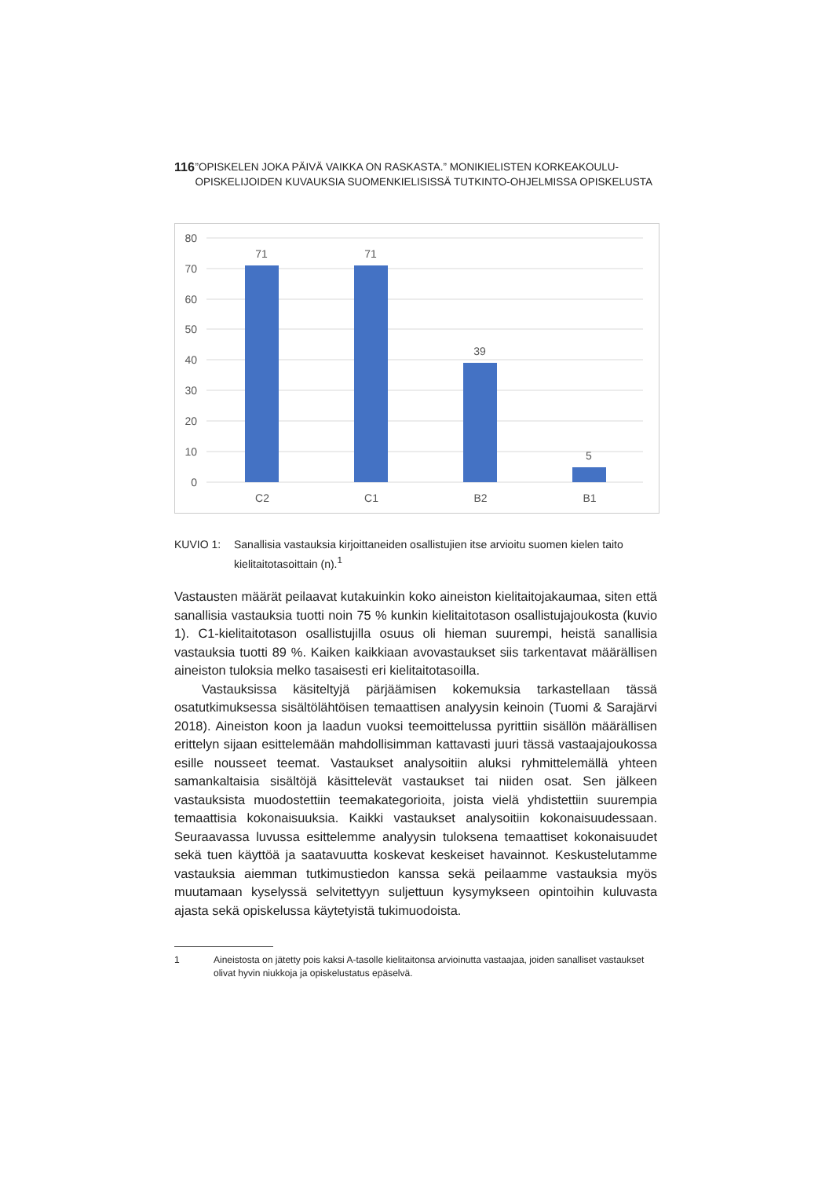116
”OPISKELEN JOKA PÄIVÄ VAIKKA ON RASKASTA.” MONIKIELISTEN KORKEAKOULU-OPISKELIJOIDEN KUVAUKSIA SUOMENKIELISISSÄ TUTKINTO-OHJELMISSA OPISKELUSTA
80
70
60
50
40
30
20
10
0
71
71
39
5
C2
C1
B2
B1
KUVIO 1: Sanallisia vastauksia kirjoittaneiden osallistujien itse arvioitu suomen kielen taito kielitaitotasoittain (n).<sup>1</sup>
Vastausten määrät peilaavat kutakuinkin koko aineiston kielitaitojakaumaa, siten että sanallisia vastauksia tuotti noin 75 % kunkin kielitaitotason osallistujajoukosta (kuvio 1). C1-kielitaitotason osallistujilla osuus oli hieman suurempi, heistä sanallisia vastauksia tuotti 89 %. Kaiken kaikkiaan avovastaukset siis tarkentavat määrällisen aineiston tuloksia melko tasaisesti eri kielitaitotasoilla.
Vastauksissa käsiteltyjä pärjäämisen kokemuksia tarkastellaan tässä osatutkimuksessa sisältölähtöisen temaattisen analyysin keinoin (Tuomi & Sarajärvi 2018). Aineiston koon ja laadun vuoksi teemoittelussa pyrittiin sisällön määrällisen erittelyn sijaan esittelemään mahdollisimman kattavasti juuri tässä vastaajajoukossa esille nousseet teemat. Vastaukset analysoitiin aluksi ryhmittelemällä yhteen samankaltaisia sisältöjä käsittelevät vastaukset tai niiden osat. Sen jälkeen vastauksista muodostettiin teemakategorioita, joista vielä yhdistettiin suurempia temaattisia kokonaisuuksia. Kaikki vastaukset analysoitiin kokonaisuudessaan. Seuraavassa luvussa esittelemme analyysin tuloksena temaattiset kokonaisuudet sekä tuen käyttöä ja saatavuutta koskevat keskeiset havainnot. Keskustelutamme vastauksia aiemman tutkimustiedon kanssa sekä peilaamme vastauksia myös muutamaan kyselyssä selvitettyyn suljettuun kysymykseen opintoihin kuluvasta ajasta sekä opiskelussa käytetyistä tukimuodoista.
1 Aineistosta on jätetty pois kaksi A-tasolle kielitaitonsa arvioinutta vastaajaa, joiden sanalliset vastaukset olivat hyvin niukkoja ja opiskelustatus epäselvä.